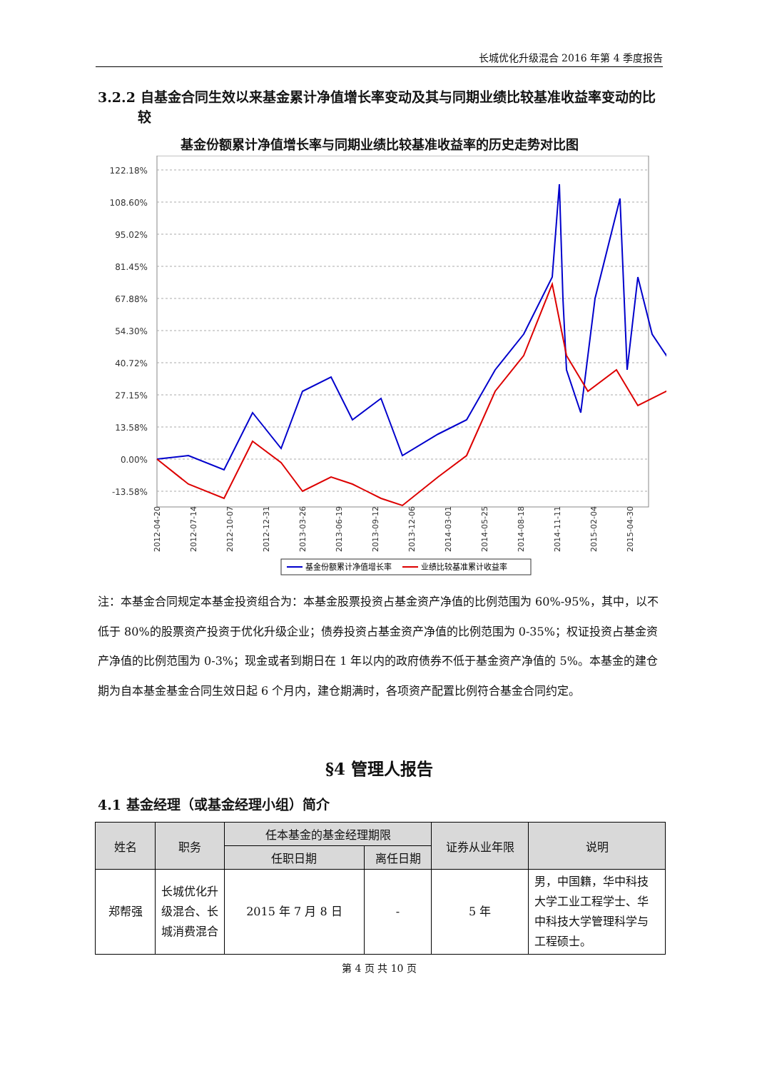长城优化升级混合 2016 年第 4 季度报告
3.2.2 自基金合同生效以来基金累计净值增长率变动及其与同期业绩比较基准收益率变动的比较
基金份额累计净值增长率与同期业绩比较基准收益率的历史走势对比图
122.18%
108.60%
95.02%
81.45%
67.88%
54.30%
40.72%
27.15%
13.58%
0.00%
-13.58%
2012-04-20
2012-07-14
2012-10-07
2012-12-31
2013-03-26
2013-06-19
2013-09-12
2013-12-06
2014-03-01
2014-05-25
2014-08-18
2014-11-11
2015-02-04
2015-04-30
基金份额累计净值增长率
业绩比较基准累计收益率
注：本基金合同规定本基金投资组合为：本基金股票投资占基金资产净值的比例范围为 60%-95%，其中，以不低于 80%的股票资产投资于优化升级企业；债券投资占基金资产净值的比例范围为 0-35%；权证投资占基金资产净值的比例范围为 0-3%；现金或者到期日在 1 年以内的政府债券不低于基金资产净值的 5%。本基金的建仓期为自本基金基金合同生效日起 6 个月内，建仓期满时，各项资产配置比例符合基金合同约定。
§4 管理人报告
4.1 基金经理（或基金经理小组）简介
| 姓名 | 职务 | 任本基金的基金经理期限 | | 证券从业年限 | 说明 |
| --- | --- | --- | --- | --- | --- |
| | | 任职日期 | 离任日期 | | |
| 郑帮强 | 长城优化升级混合、长城消费混合 | 2015 年 7 月 8 日 | - | 5 年 | 男，中国籍，华中科技大学工业工程学士、华中科技大学管理科学与工程硕士。 |
第 4 页 共 10 页